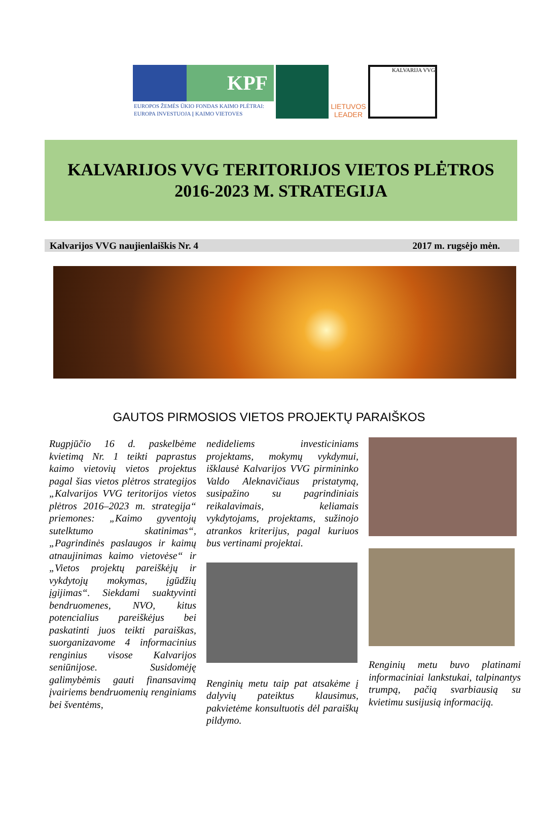KPF
EUROPOS ŽEMĖS ŪKIO FONDAS KAIMO PLĖTRAI:
EUROPA INVESTUOJA Į KAIMO VIETOVES
LIETUVOS LEADER
KALVARIJA VVG
KALVARIJOS VVG TERITORIJOS VIETOS PLĖTROS
2016-2023 M. STRATEGIJA
Kalvarijos VVG naujienlaiškis Nr. 4 2017 m. rugsėjo mėn.
GAUTOS PIRMOSIOS VIETOS PROJEKTŲ PARAIŠKOS
Rugpjūčio 16 d. paskelbėme kvietimą Nr. 1 teikti paprastus kaimo vietovių vietos projektus pagal šias vietos plėtros strategijos „Kalvarijos VVG teritorijos vietos plėtros 2016–2023 m. strategija“ priemones: „Kaimo gyventojų sutelktumo skatinimas“, „Pagrindinės paslaugos ir kaimų atnaujinimas kaimo vietovėse“ ir „Vietos projektų pareiškėjų ir vykdytojų mokymas, įgūdžių įgijimas“. Siekdami suaktyvinti bendruomenes, NVO, kitus potencialius pareiškėjus bei paskatinti juos teikti paraiškas, suorganizavome 4 informacinius renginius visose Kalvarijos seniūnijose. Susidomėję galimybėmis gauti finansavimą įvairiems bendruomenių renginiams bei šventėms,
nedideliems investiciniams projektams, mokymų vykdymui, išklausė Kalvarijos VVG pirmininko Valdo Aleknavičiaus pristatymą, susipažino su pagrindiniais reikalavimais, keliamais vykdytojams, projektams, sužinojo atrankos kriterijus, pagal kuriuos bus vertinami projektai.
Renginių metu taip pat atsakėme į dalyvių pateiktus klausimus, pakvietėme konsultuotis dėl paraiškų pildymo.
Renginių metu buvo platinami informaciniai lankstukai, talpinantys trumpą, pačią svarbiausią su kvietimu susijusią informaciją.